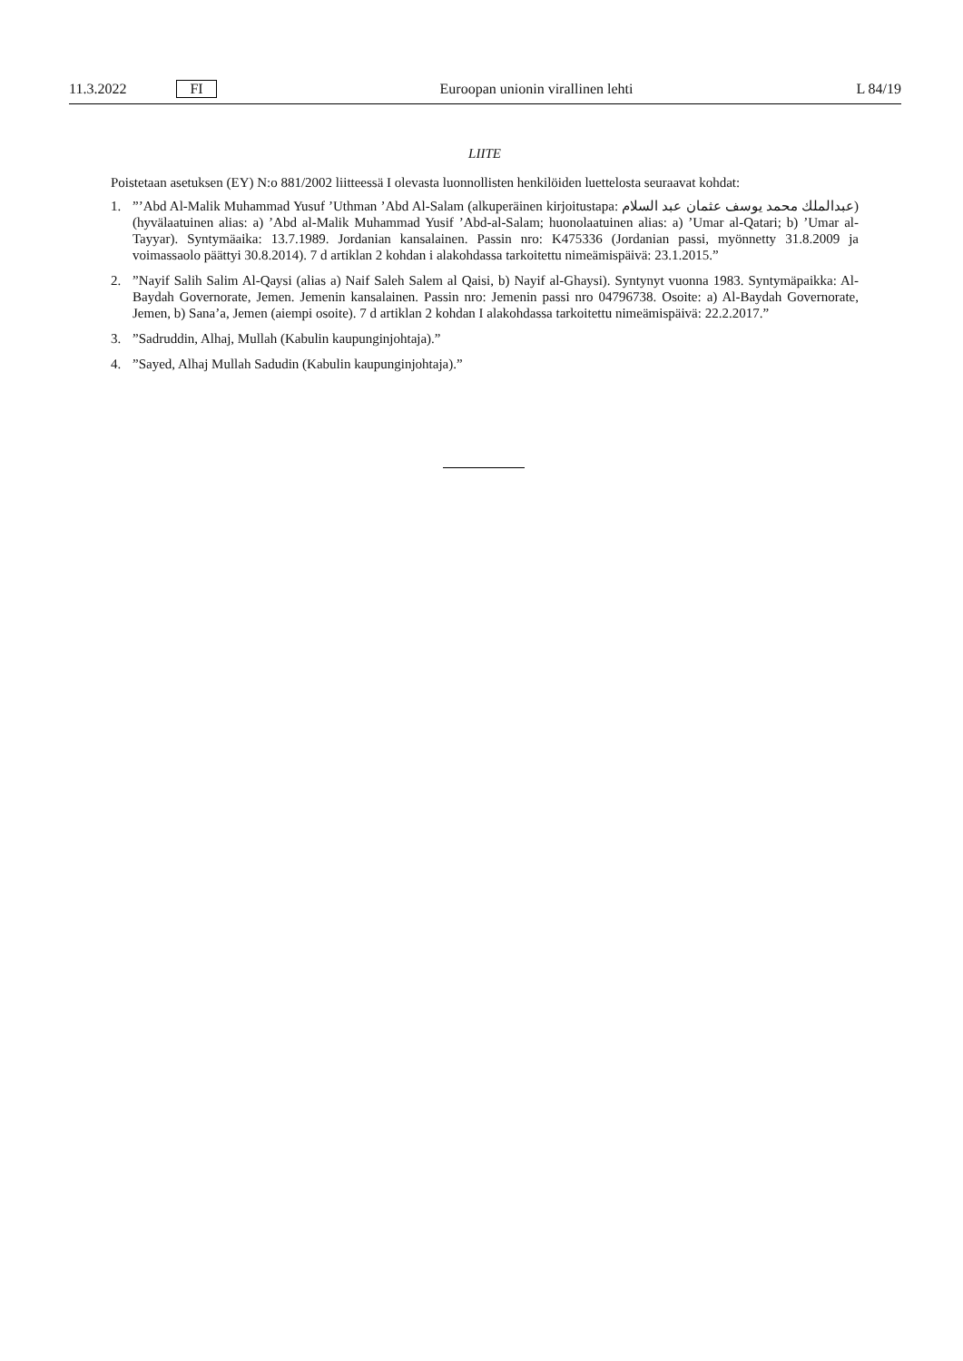11.3.2022 FI Euroopan unionin virallinen lehti L 84/19
LIITE
Poistetaan asetuksen (EY) N:o 881/2002 liitteessä I olevasta luonnollisten henkilöiden luettelosta seuraavat kohdat:
1.”’Abd Al-Malik Muhammad Yusuf ’Uthman ’Abd Al-Salam (alkuperäinen kirjoitustapa: عبدالملك محمد يوسف عثمان عبد السلام) (hyvälaatuinen alias: a) ’Abd al-Malik Muhammad Yusif ’Abd-al-Salam; huonolaatuinen alias: a) ’Umar al-Qatari; b) ’Umar al-Tayyar). Syntymäaika: 13.7.1989. Jordanian kansalainen. Passin nro: K475336 (Jordanian passi, myönnetty 31.8.2009 ja voimassaolo päättyi 30.8.2014). 7 d artiklan 2 kohdan i alakohdassa tarkoitettu nimeämispäivä: 23.1.2015.”
2.”Nayif Salih Salim Al-Qaysi (alias a) Naif Saleh Salem al Qaisi, b) Nayif al-Ghaysi). Syntynyt vuonna 1983. Syntymäpaikka: Al-Baydah Governorate, Jemen. Jemenin kansalainen. Passin nro: Jemenin passi nro 04796738. Osoite: a) Al-Baydah Governorate, Jemen, b) Sana’a, Jemen (aiempi osoite). 7 d artiklan 2 kohdan I alakohdassa tarkoitettu nimeämispäivä: 22.2.2017.”
3.”Sadruddin, Alhaj, Mullah (Kabulin kaupunginjohtaja).”
4.”Sayed, Alhaj Mullah Sadudin (Kabulin kaupunginjohtaja).”